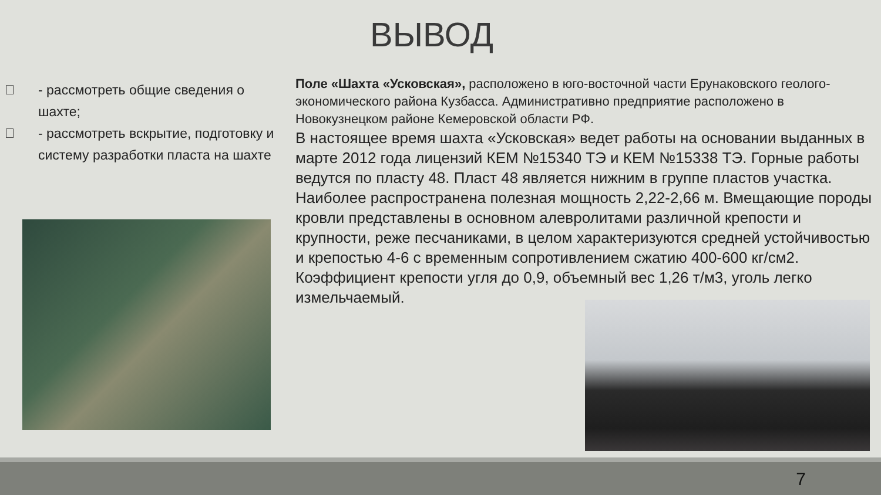ВЫВОД
 - рассмотреть общие сведения о шахте;
 - рассмотреть вскрытие, подготовку и систему разработки пласта на шахте
Поле «Шахта «Усковская», расположено в юго-восточной части Ерунаковского геолого-экономического района Кузбасса. Административно предприятие расположено в Новокузнецком районе Кемеровской области РФ.
В настоящее время шахта «Усковская» ведет работы на основании выданных в марте 2012 года лицензий КЕМ №15340 ТЭ и КЕМ №15338 ТЭ. Горные работы ведутся по пласту 48. Пласт 48 является нижним в группе пластов участка. Наиболее распространена полезная мощность 2,22-2,66 м. Вмещающие породы кровли представлены в основном алевролитами различной крепости и крупности, реже песчаниками, в целом характеризуются средней устойчивостью и крепостью 4-6 с временным сопротивлением сжатию 400-600 кг/см2. Коэффициент крепости угля до 0,9, объемный вес 1,26 т/м3, уголь легко измельчаемый.
7